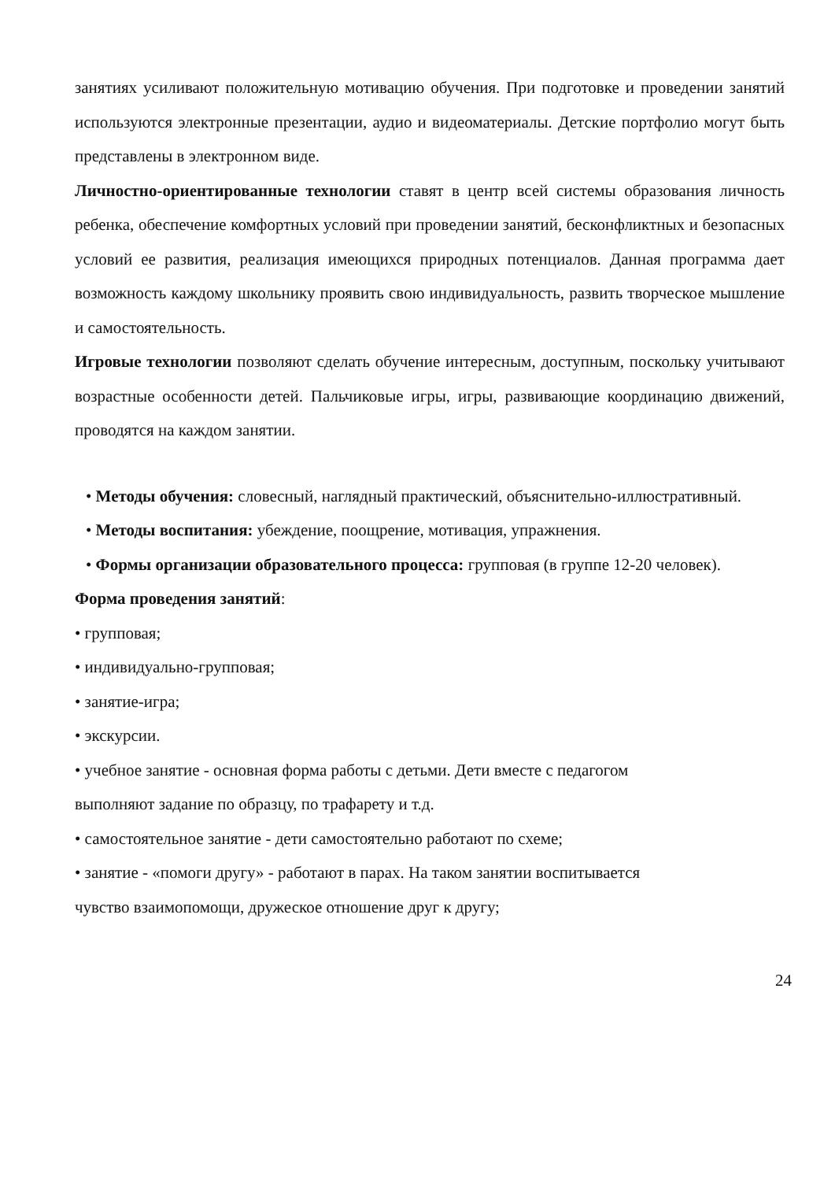занятиях усиливают положительную мотивацию обучения. При подготовке и проведении занятий используются электронные презентации, аудио и видеоматериалы. Детские портфолио могут быть представлены в электронном виде.
Личностно-ориентированные технологии ставят в центр всей системы образования личность ребенка, обеспечение комфортных условий при проведении занятий, бесконфликтных и безопасных условий ее развития, реализация имеющихся природных потенциалов. Данная программа дает возможность каждому школьнику проявить свою индивидуальность, развить творческое мышление и самостоятельность.
Игровые технологии позволяют сделать обучение интересным, доступным, поскольку учитывают возрастные особенности детей. Пальчиковые игры, игры, развивающие координацию движений, проводятся на каждом занятии.
• Методы обучения: словесный, наглядный практический, объяснительно-иллюстративный.
• Методы воспитания: убеждение, поощрение, мотивация, упражнения.
• Формы организации образовательного процесса: групповая (в группе 12-20 человек).
Форма проведения занятий:
• групповая;
• индивидуально-групповая;
• занятие-игра;
• экскурсии.
• учебное занятие - основная форма работы с детьми. Дети вместе с педагогом
выполняют задание по образцу, по трафарету и т.д.
• самостоятельное занятие - дети самостоятельно работают по схеме;
• занятие - «помоги другу» - работают в парах. На таком занятии воспитывается
чувство взаимопомощи, дружеское отношение друг к другу;
24